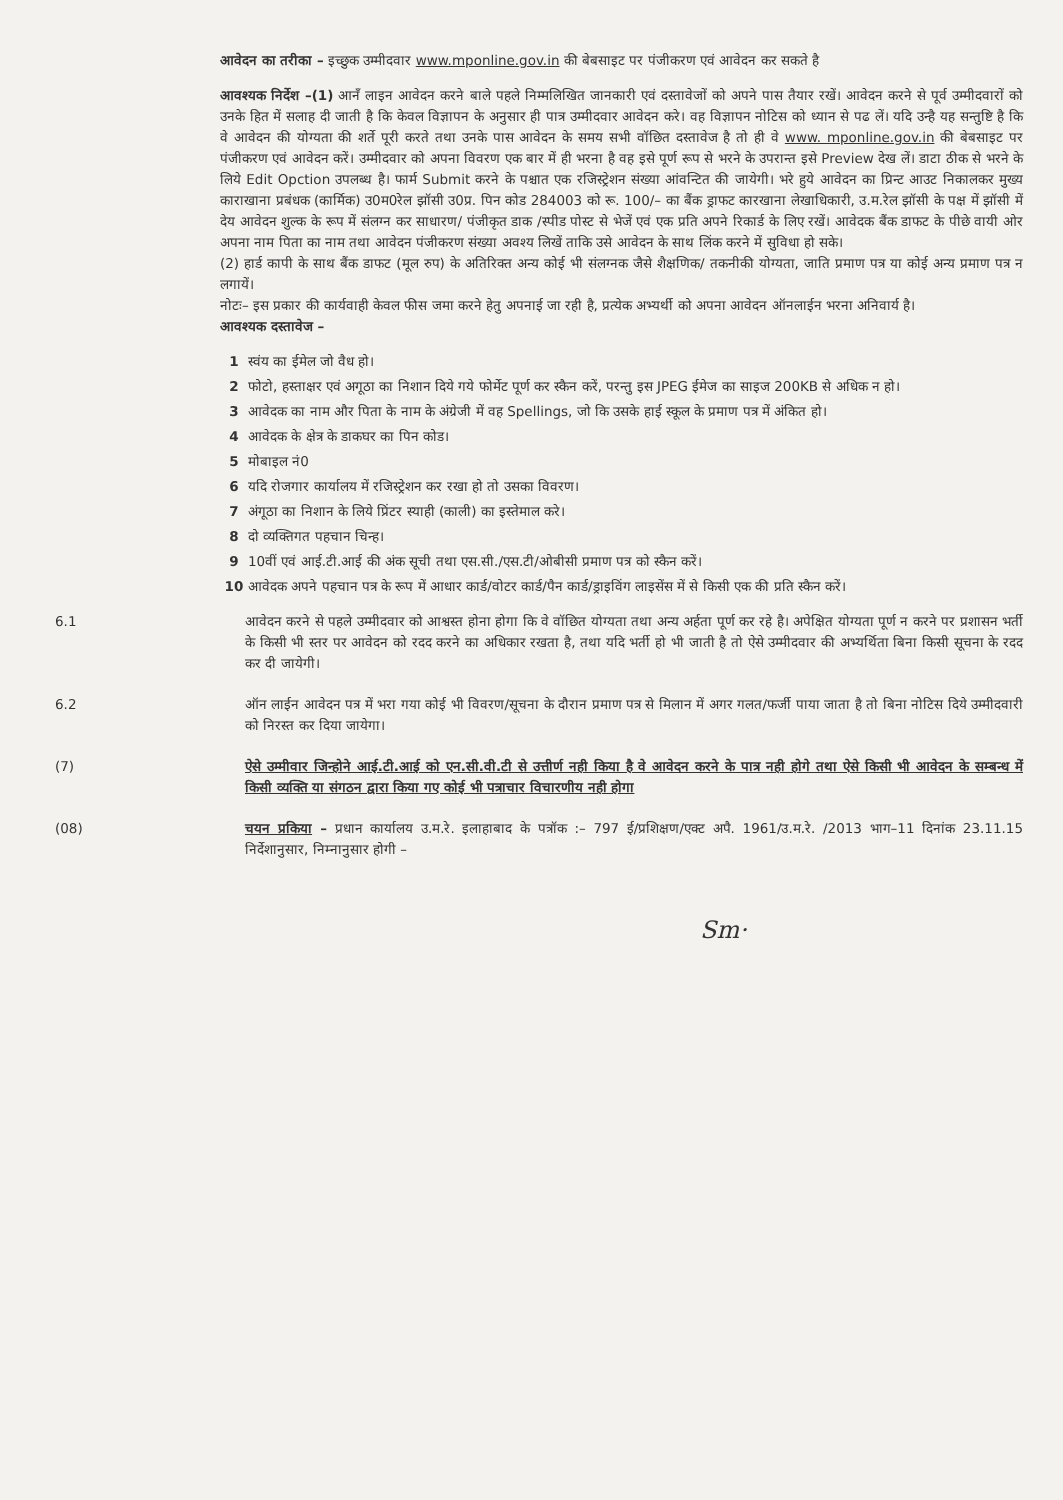आवेदन का तरीका – इच्छुक उम्मीदवार www.mponline.gov.in की बेबसाइट पर पंजीकरण एवं आवेदन कर सकते है
आवश्यक निर्देश –(1) आनँ लाइन आवेदन करने बाले पहले निम्मलिखित जानकारी एवं दस्तावेजों को अपने पास तैयार रखें। आवेदन करने से पूर्व उम्मीदवारों को उनके हित में सलाह दी जाती है कि केवल विज्ञापन के अनुसार ही पात्र उम्मीदवार आवेदन करे। वह विज्ञापन नोटिस को ध्यान से पढ लें। यदि उन्है यह सन्तुष्टि है कि वे आवेदन की योग्यता की शर्ते पूरी करते तथा उनके पास आवेदन के समय सभी वॉछित दस्तावेज है तो ही वे www. mponline.gov.in की बेबसाइट पर पंजीकरण एवं आवेदन करें। उम्मीदवार को अपना विवरण एक बार में ही भरना है वह इसे पूर्ण रूप से भरने के उपरान्त इसे Preview देख लें। डाटा ठीक से भरने के लिये Edit Opction उपलब्ध है। फार्म Submit करने के पश्चात एक रजिस्ट्रेशन संख्या आंवन्टित की जायेगी। भरे हुये आवेदन का प्रिन्ट आउट निकालकर मुख्य काराखाना प्रबंधक (कार्मिक) उ0म0रेल झॉसी उ0प्र. पिन कोड 284003 को रू. 100/– का बैंक ड्राफट कारखाना लेखाधिकारी, उ.म.रेल झॉसी के पक्ष में झॉसी में देय आवेदन शुल्क के रूप में संलग्न कर साधारण/ पंजीकृत डाक /स्पीड पोस्ट से भेजें एवं एक प्रति अपने रिकार्ड के लिए रखें। आवेदक बैंक डाफट के पीछे वायी ओर अपना नाम पिता का नाम तथा आवेदन पंजीकरण संख्या अवश्य लिखें ताकि उसे आवेदन के साथ लिंक करने में सुविधा हो सके।
(2) हार्ड कापी के साथ बैंक डाफट (मूल रुप) के अतिरिक्त अन्य कोई भी संलग्नक जैसे शैक्षणिक/ तकनीकी योग्यता, जाति प्रमाण पत्र या कोई अन्य प्रमाण पत्र न लगायें।
नोटः– इस प्रकार की कार्यवाही केवल फीस जमा करने हेतु अपनाई जा रही है, प्रत्येक अभ्यर्थी को अपना आवेदन ऑनलाईन भरना अनिवार्य है।
आवश्यक दस्तावेज –
1 स्वंय का ईमेल जो वैध हो।
2 फोटो, हस्ताक्षर एवं अगूठा का निशान दिये गये फोर्मेट पूर्ण कर स्कैन करें, परन्तु इस JPEG ईमेज का साइज 200KB से अधिक न हो।
3 आवेदक का नाम और पिता के नाम के अंग्रेजी में वह Spellings, जो कि उसके हाई स्कूल के प्रमाण पत्र में अंकित हो।
4 आवेदक के क्षेत्र के डाकघर का पिन कोड।
5 मोबाइल नं0
6 यदि रोजगार कार्यालय में रजिस्ट्रेशन कर रखा हो तो उसका विवरण।
7 अंगूठा का निशान के लिये प्रिंटर स्याही (काली) का इस्तेमाल करे।
8 दो व्यक्तिगत पहचान चिन्ह।
9 10वीं एवं आई.टी.आई की अंक सूची तथा एस.सी./एस.टी/ओबीसी प्रमाण पत्र को स्कैन करें।
10 आवेदक अपने पहचान पत्र के रूप में आधार कार्ड/वोटर कार्ड/पैन कार्ड/ड्राइविंग लाइसेंस में से किसी एक की प्रति स्कैन करें।
6.1 आवेदन करने से पहले उम्मीदवार को आश्वस्त होना होगा कि वे वॉछित योग्यता तथा अन्य अर्हता पूर्ण कर रहे है। अपेक्षित योग्यता पूर्ण न करने पर प्रशासन भर्ती के किसी भी स्तर पर आवेदन को रदद करने का अधिकार रखता है, तथा यदि भर्ती हो भी जाती है तो ऐसे उम्मीदवार की अभ्यर्थिता बिना किसी सूचना के रदद कर दी जायेगी।
6.2 ऑन लाईन आवेदन पत्र में भरा गया कोई भी विवरण/सूचना के दौरान प्रमाण पत्र से मिलान में अगर गलत/फर्जी पाया जाता है तो बिना नोटिस दिये उम्मीदवारी को निरस्त कर दिया जायेगा।
(7) ऐसे उम्मीवार जिन्होने आई.टी.आई को एन.सी.वी.टी से उत्तीर्ण नही किया है वे आवेदन करने के पात्र नही होगे तथा ऐसे किसी भी आवेदन के सम्बन्ध में किसी व्यक्ति या संगठन द्वारा किया गए कोई भी पत्राचार विचारणीय नही होगा
(08) चयन प्रकिया – प्रधान कार्यालय उ.म.रे. इलाहाबाद के पत्रॉक :– 797 ई/प्रशिक्षण/एक्ट अपै. 1961/उ.म.रे. /2013 भाग–11 दिनांक 23.11.15 निर्देशानुसार, निम्नानुसार होगी –
Sm·